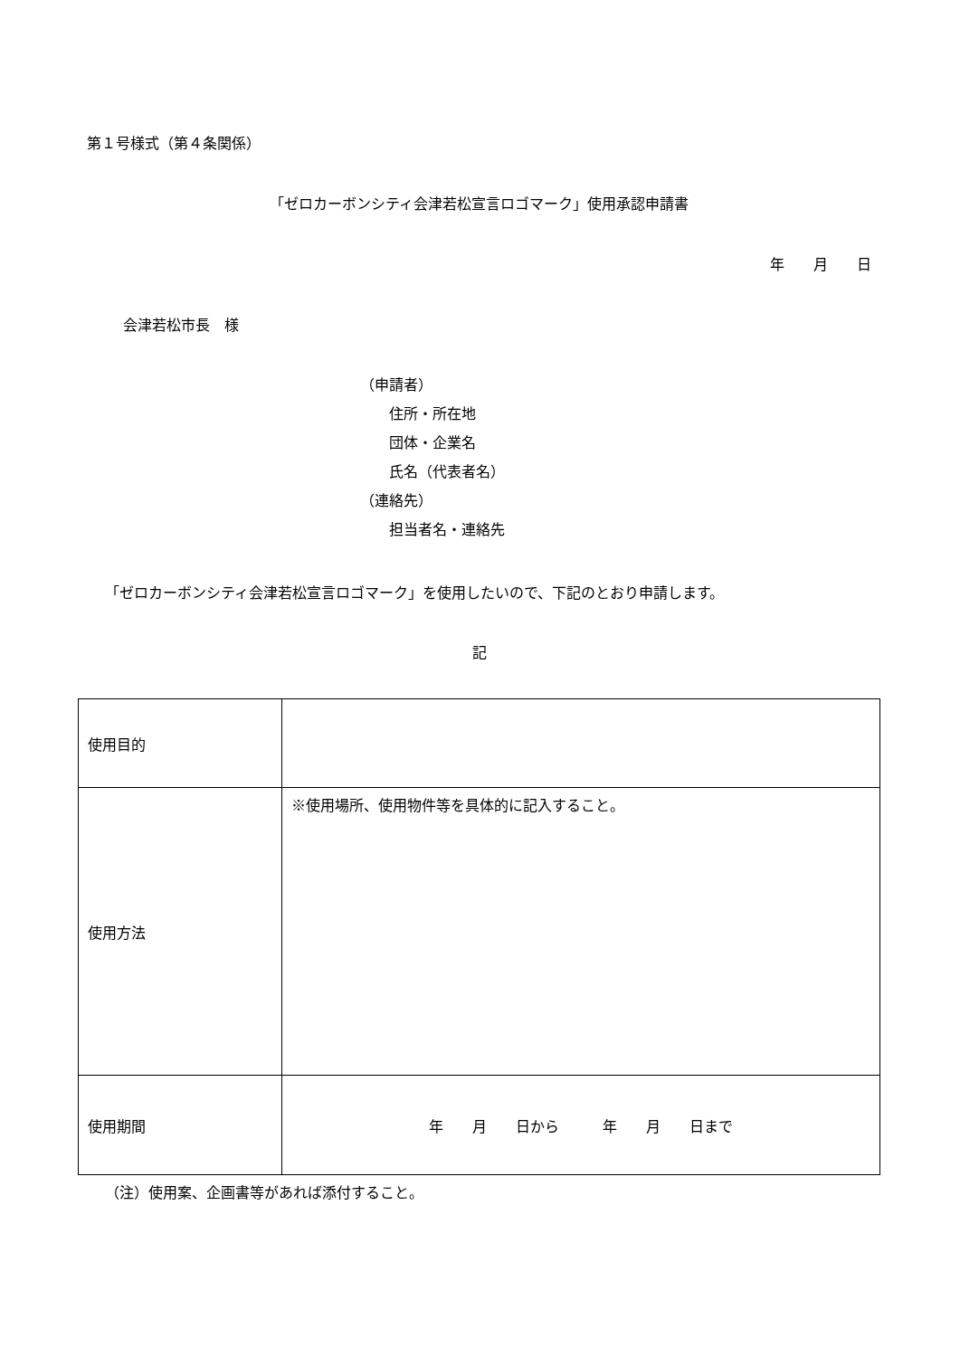第１号様式（第４条関係）
「ゼロカーボンシティ会津若松宣言ロゴマーク」使用承認申請書
年　　月　　日
会津若松市長　様
（申請者）
　　住所・所在地
　　団体・企業名
　　氏名（代表者名）
（連絡先）
　　担当者名・連絡先
「ゼロカーボンシティ会津若松宣言ロゴマーク」を使用したいので、下記のとおり申請します。
記
| 使用目的 | |
| 使用方法 | ※使用場所、使用物件等を具体的に記入すること。 |
| 使用期間 | 年 月 日から 年 月 日まで |
（注）使用案、企画書等があれば添付すること。